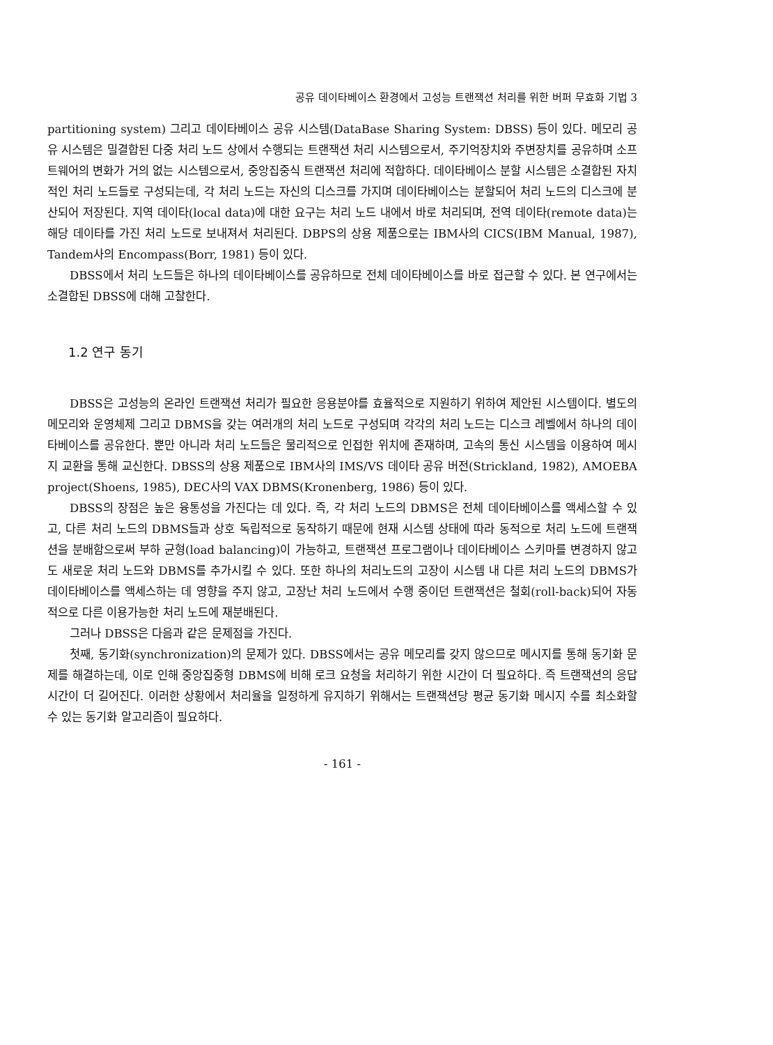공유 데이타베이스 환경에서 고성능 트랜잭션 처리를 위한 버퍼 무효화 기법 3
partitioning system) 그리고 데이타베이스 공유 시스템(DataBase Sharing System: DBSS) 등이 있다. 메모리 공유 시스템은 밀결합된 다중 처리 노드 상에서 수행되는 트랜잭션 처리 시스템으로서, 주기억장치와 주변장치를 공유하며 소프트웨어의 변화가 거의 없는 시스템으로서, 중앙집중식 트랜잭션 처리에 적합하다. 데이타베이스 분할 시스템은 소결합된 자치적인 처리 노드들로 구성되는데, 각 처리 노드는 자신의 디스크를 가지며 데이타베이스는 분할되어 처리 노드의 디스크에 분산되어 저장된다. 지역 데이타(local data)에 대한 요구는 처리 노드 내에서 바로 처리되며, 전역 데이타(remote data)는 해당 데이타를 가진 처리 노드로 보내져서 처리된다. DBPS의 상용 제품으로는 IBM사의 CICS(IBM Manual, 1987), Tandem사의 Encompass(Borr, 1981) 등이 있다.
DBSS에서 처리 노드들은 하나의 데이타베이스를 공유하므로 전체 데이타베이스를 바로 접근할 수 있다. 본 연구에서는 소결합된 DBSS에 대해 고찰한다.
1.2 연구 동기
DBSS은 고성능의 온라인 트랜잭션 처리가 필요한 응용분야를 효율적으로 지원하기 위하여 제안된 시스템이다. 별도의 메모리와 운영체제 그리고 DBMS을 갖는 여러개의 처리 노드로 구성되며 각각의 처리 노드는 디스크 레벨에서 하나의 데이타베이스를 공유한다. 뿐만 아니라 처리 노드들은 물리적으로 인접한 위치에 존재하며, 고속의 통신 시스템을 이용하여 메시지 교환을 통해 교신한다. DBSS의 상용 제품으로 IBM사의 IMS/VS 데이타 공유 버전(Strickland, 1982), AMOEBA project(Shoens, 1985), DEC사의 VAX DBMS(Kronenberg, 1986) 등이 있다.
DBSS의 장점은 높은 융통성을 가진다는 데 있다. 즉, 각 처리 노드의 DBMS은 전체 데이타베이스를 액세스할 수 있고, 다른 처리 노드의 DBMS들과 상호 독립적으로 동작하기 때문에 현재 시스템 상태에 따라 동적으로 처리 노드에 트랜잭션을 분배함으로써 부하 균형(load balancing)이 가능하고, 트랜잭션 프로그램이나 데이타베이스 스키마를 변경하지 않고도 새로운 처리 노드와 DBMS를 추가시킬 수 있다. 또한 하나의 처리노드의 고장이 시스템 내 다른 처리 노드의 DBMS가 데이타베이스를 액세스하는 데 영향을 주지 않고, 고장난 처리 노드에서 수행 중이던 트랜잭션은 철회(roll-back)되어 자동적으로 다른 이용가능한 처리 노드에 재분배된다.
그러나 DBSS은 다음과 같은 문제점을 가진다.
첫째, 동기화(synchronization)의 문제가 있다. DBSS에서는 공유 메모리를 갖지 않으므로 메시지를 통해 동기화 문제를 해결하는데, 이로 인해 중앙집중형 DBMS에 비해 로크 요청을 처리하기 위한 시간이 더 필요하다. 즉 트랜잭션의 응답시간이 더 길어진다. 이러한 상황에서 처리율을 일정하게 유지하기 위해서는 트랜잭션당 평균 동기화 메시지 수를 최소화할 수 있는 동기화 알고리즘이 필요하다.
- 161 -